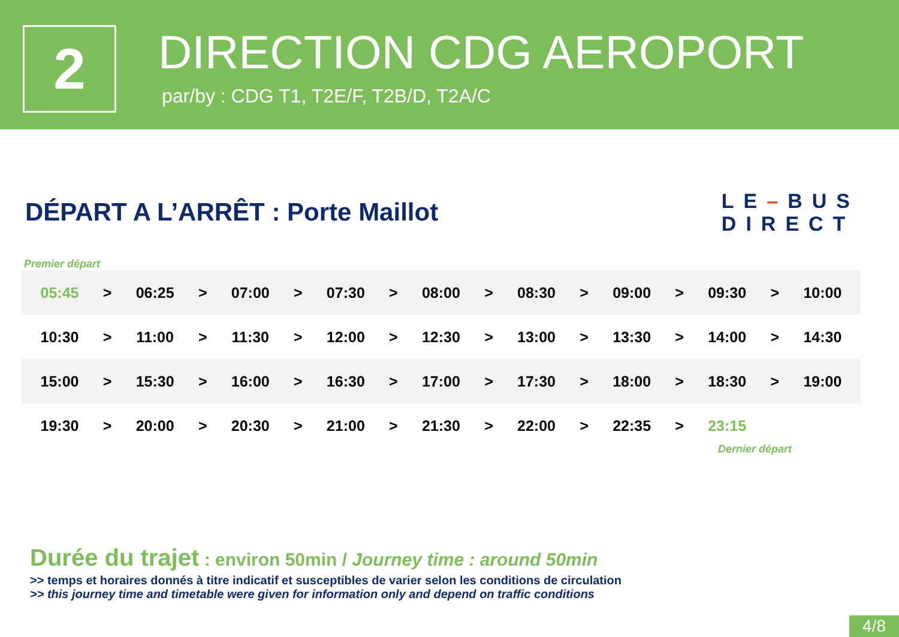2
DIRECTION CDG AEROPORT
par/by : CDG T1, T2E/F, T2B/D, T2A/C
DÉPART A L’ARRÊT : Porte Maillot
LE–BUS
DIRECT
Premier départ
| 05:45 | > | 06:25 | > | 07:00 | > | 07:30 | > | 08:00 | > | 08:30 | > | 09:00 | > | 09:30 | > | 10:00 |
| 10:30 | > | 11:00 | > | 11:30 | > | 12:00 | > | 12:30 | > | 13:00 | > | 13:30 | > | 14:00 | > | 14:30 |
| 15:00 | > | 15:30 | > | 16:00 | > | 16:30 | > | 17:00 | > | 17:30 | > | 18:00 | > | 18:30 | > | 19:00 |
| 19:30 | > | 20:00 | > | 20:30 | > | 21:00 | > | 21:30 | > | 22:00 | > | 22:35 | > | 23:15 | | |
Dernier départ
Durée du trajet : environ 50min / Journey time : around 50min
>> temps et horaires donnés à titre indicatif et susceptibles de varier selon les conditions de circulation
>> this journey time and timetable were given for information only and depend on traffic conditions
4/8